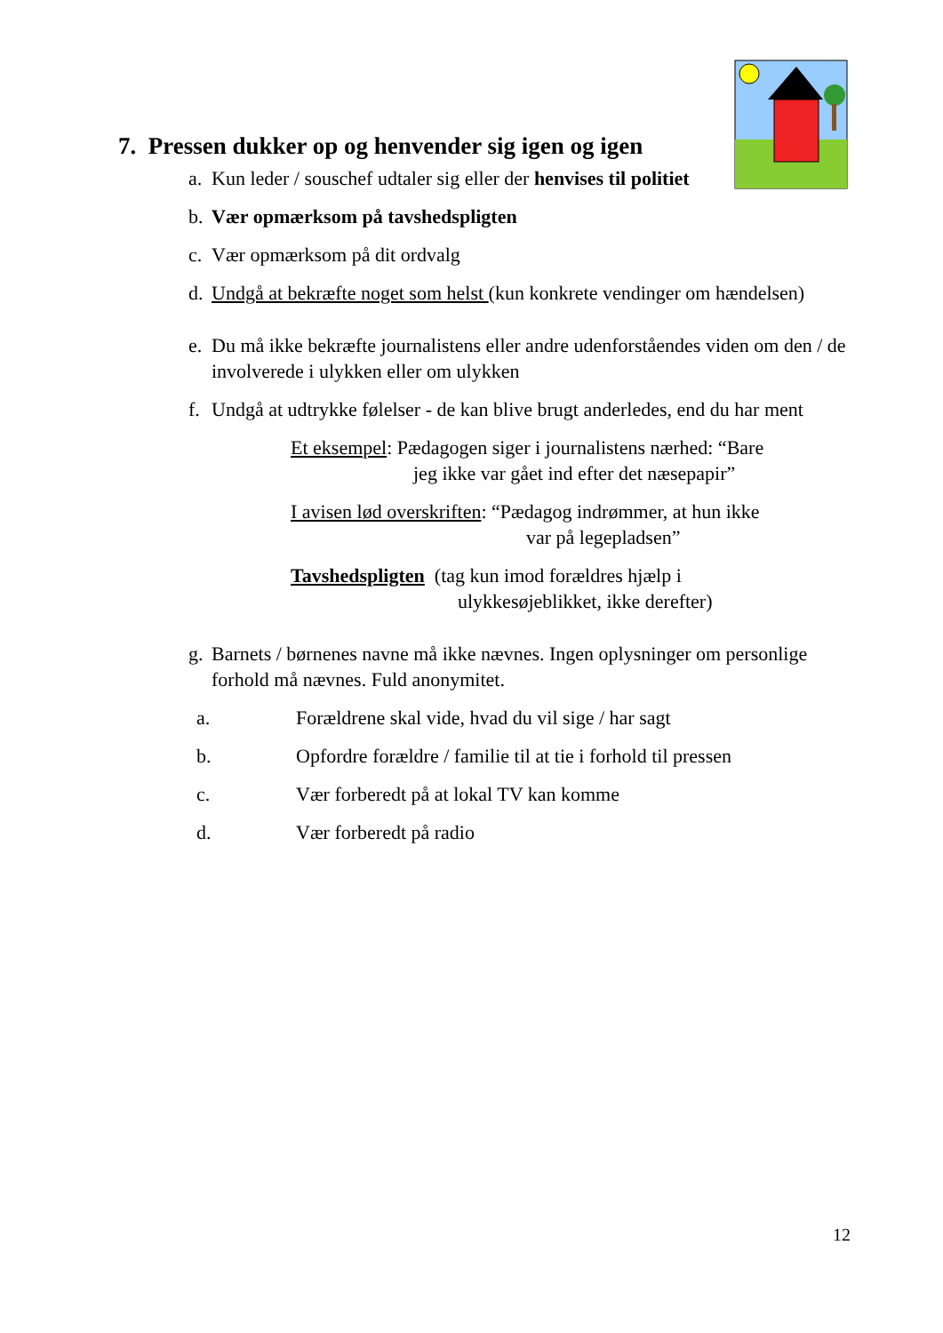7. Pressen dukker op og henvender sig igen og igen
a. Kun leder / souschef udtaler sig eller der henvises til politiet
b. Vær opmærksom på tavshedspligten
c. Vær opmærksom på dit ordvalg
d. Undgå at bekræfte noget som helst (kun konkrete vendinger om hændelsen)
e. Du må ikke bekræfte journalistens eller andre udenforståendes viden om den / de involverede i ulykken eller om ulykken
f. Undgå at udtrykke følelser - de kan blive brugt anderledes, end du har ment
Et eksempel: Pædagogen siger i journalistens nærhed: “Bare
jeg ikke var gået ind efter det næsepapir”
I avisen lød overskriften: “Pædagog indrømmer, at hun ikke
var på legepladsen”
Tavshedspligten (tag kun imod forældres hjælp i
ulykkesøjeblikket, ikke derefter)
g. Barnets / børnenes navne må ikke nævnes. Ingen oplysninger om personlige forhold må nævnes. Fuld anonymitet.
a. Forældrene skal vide, hvad du vil sige / har sagt
b. Opfordre forældre / familie til at tie i forhold til pressen
c. Vær forberedt på at lokal TV kan komme
d. Vær forberedt på radio
12